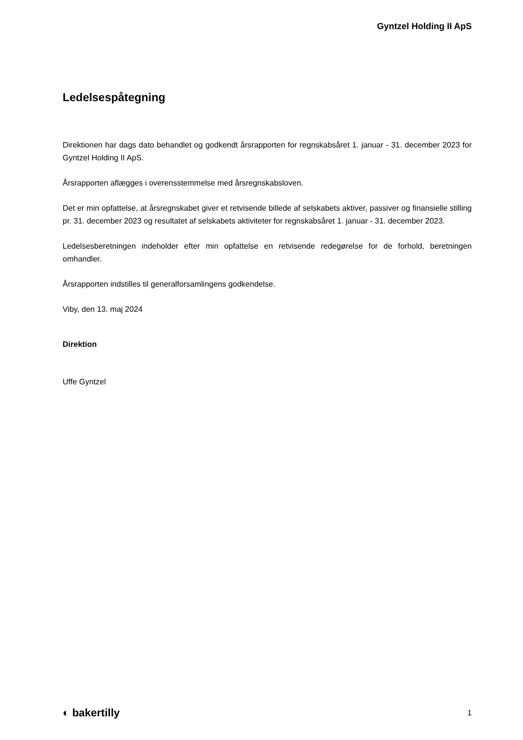Gyntzel Holding II ApS
Ledelsespåtegning
Direktionen har dags dato behandlet og godkendt årsrapporten for regnskabsåret 1. januar - 31. december 2023 for Gyntzel Holding II ApS.
Årsrapporten aflægges i overensstemmelse med årsregnskabsloven.
Det er min opfattelse, at årsregnskabet giver et retvisende billede af selskabets aktiver, passiver og finansielle stilling pr. 31. december 2023 og resultatet af selskabets aktiviteter for regnskabsåret 1. januar - 31. december 2023.
Ledelsesberetningen indeholder efter min opfattelse en retvisende redegørelse for de forhold, beretningen omhandler.
Årsrapporten indstilles til generalforsamlingens godkendelse.
Viby, den 13. maj 2024
Direktion
Uffe Gyntzel
◐ bakertilly 1